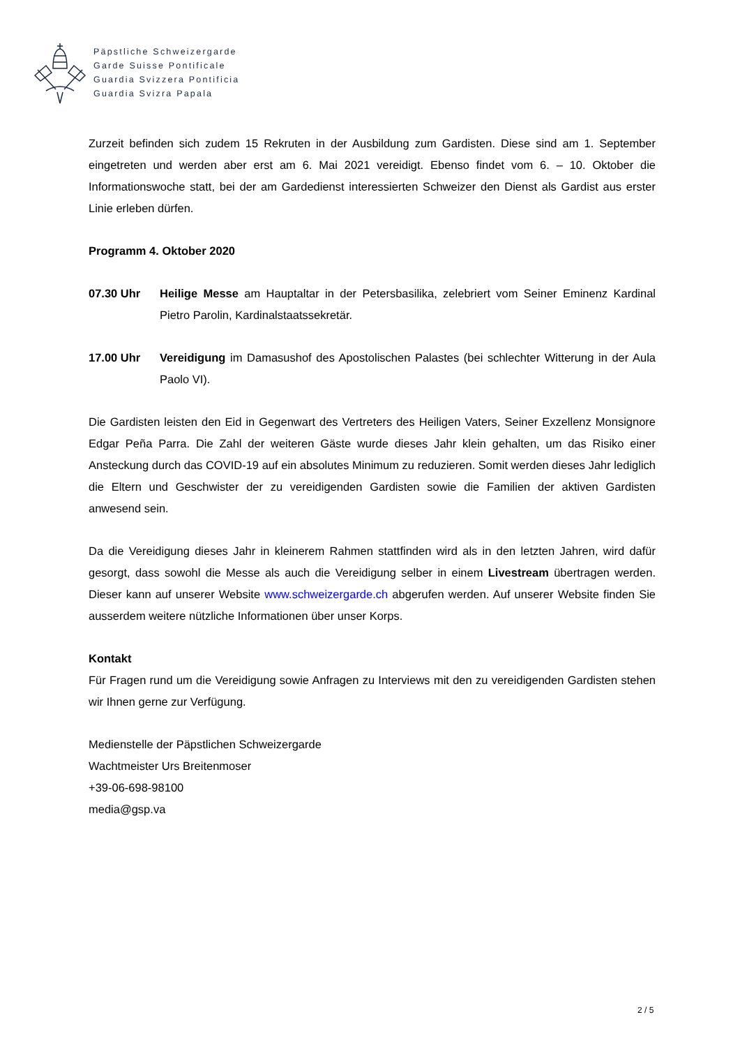Päpstliche Schweizergarde
Garde Suisse Pontificale
Guardia Svizzera Pontificia
Guardia Svizra Papala
Zurzeit befinden sich zudem 15 Rekruten in der Ausbildung zum Gardisten. Diese sind am 1. September eingetreten und werden aber erst am 6. Mai 2021 vereidigt. Ebenso findet vom 6. – 10. Oktober die Informationswoche statt, bei der am Gardedienst interessierten Schweizer den Dienst als Gardist aus erster Linie erleben dürfen.
Programm 4. Oktober 2020
07.30 Uhr Heilige Messe am Hauptaltar in der Petersbasilika, zelebriert vom Seiner Eminenz Kardinal Pietro Parolin, Kardinalstaatssekretär.
17.00 Uhr Vereidigung im Damasushof des Apostolischen Palastes (bei schlechter Witterung in der Aula Paolo VI).
Die Gardisten leisten den Eid in Gegenwart des Vertreters des Heiligen Vaters, Seiner Exzellenz Monsignore Edgar Peña Parra. Die Zahl der weiteren Gäste wurde dieses Jahr klein gehalten, um das Risiko einer Ansteckung durch das COVID-19 auf ein absolutes Minimum zu reduzieren. Somit werden dieses Jahr lediglich die Eltern und Geschwister der zu vereidigenden Gardisten sowie die Familien der aktiven Gardisten anwesend sein.
Da die Vereidigung dieses Jahr in kleinerem Rahmen stattfinden wird als in den letzten Jahren, wird dafür gesorgt, dass sowohl die Messe als auch die Vereidigung selber in einem Livestream übertragen werden. Dieser kann auf unserer Website www.schweizergarde.ch abgerufen werden. Auf unserer Website finden Sie ausserdem weitere nützliche Informationen über unser Korps.
Kontakt
Für Fragen rund um die Vereidigung sowie Anfragen zu Interviews mit den zu vereidigenden Gardisten stehen wir Ihnen gerne zur Verfügung.
Medienstelle der Päpstlichen Schweizergarde
Wachtmeister Urs Breitenmoser
+39-06-698-98100
media@gsp.va
2 / 5